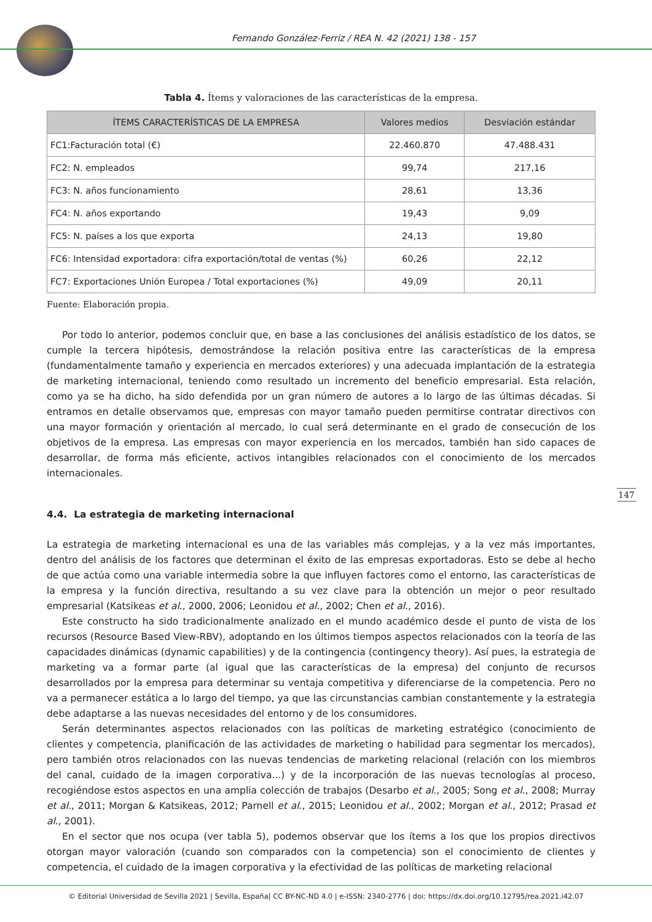Fernando González-Ferriz / REA N. 42 (2021) 138 - 157
Tabla 4. Ítems y valoraciones de las características de la empresa.
| ÍTEMS CARACTERÍSTICAS DE LA EMPRESA | Valores medios | Desviación estándar |
| --- | --- | --- |
| FC1:Facturación total (€) | 22.460.870 | 47.488.431 |
| FC2: N. empleados | 99,74 | 217,16 |
| FC3: N. años funcionamiento | 28,61 | 13,36 |
| FC4: N. años exportando | 19,43 | 9,09 |
| FC5: N. países a los que exporta | 24,13 | 19,80 |
| FC6: Intensidad exportadora: cifra exportación/total de ventas (%) | 60,26 | 22,12 |
| FC7: Exportaciones Unión Europea / Total exportaciones (%) | 49,09 | 20,11 |
Fuente: Elaboración propia.
Por todo lo anterior, podemos concluir que, en base a las conclusiones del análisis estadístico de los datos, se cumple la tercera hipótesis, demostrándose la relación positiva entre las características de la empresa (fundamentalmente tamaño y experiencia en mercados exteriores) y una adecuada implantación de la estrategia de marketing internacional, teniendo como resultado un incremento del beneficio empresarial. Esta relación, como ya se ha dicho, ha sido defendida por un gran número de autores a lo largo de las últimas décadas. Si entramos en detalle observamos que, empresas con mayor tamaño pueden permitirse contratar directivos con una mayor formación y orientación al mercado, lo cual será determinante en el grado de consecución de los objetivos de la empresa. Las empresas con mayor experiencia en los mercados, también han sido capaces de desarrollar, de forma más eficiente, activos intangibles relacionados con el conocimiento de los mercados internacionales.
4.4. La estrategia de marketing internacional
La estrategia de marketing internacional es una de las variables más complejas, y a la vez más importantes, dentro del análisis de los factores que determinan el éxito de las empresas exportadoras. Esto se debe al hecho de que actúa como una variable intermedia sobre la que influyen factores como el entorno, las características de la empresa y la función directiva, resultando a su vez clave para la obtención un mejor o peor resultado empresarial (Katsikeas et al., 2000, 2006; Leonidou et al., 2002; Chen et al., 2016).
Este constructo ha sido tradicionalmente analizado en el mundo académico desde el punto de vista de los recursos (Resource Based View-RBV), adoptando en los últimos tiempos aspectos relacionados con la teoría de las capacidades dinámicas (dynamic capabilities) y de la contingencia (contingency theory). Así pues, la estrategia de marketing va a formar parte (al igual que las características de la empresa) del conjunto de recursos desarrollados por la empresa para determinar su ventaja competitiva y diferenciarse de la competencia. Pero no va a permanecer estática a lo largo del tiempo, ya que las circunstancias cambian constantemente y la estrategia debe adaptarse a las nuevas necesidades del entorno y de los consumidores.
Serán determinantes aspectos relacionados con las políticas de marketing estratégico (conocimiento de clientes y competencia, planificación de las actividades de marketing o habilidad para segmentar los mercados), pero también otros relacionados con las nuevas tendencias de marketing relacional (relación con los miembros del canal, cuidado de la imagen corporativa...) y de la incorporación de las nuevas tecnologías al proceso, recogiéndose estos aspectos en una amplia colección de trabajos (Desarbo et al., 2005; Song et al., 2008; Murray et al., 2011; Morgan & Katsikeas, 2012; Parnell et al., 2015; Leonidou et al., 2002; Morgan et al., 2012; Prasad et al., 2001).
En el sector que nos ocupa (ver tabla 5), podemos observar que los ítems a los que los propios directivos otorgan mayor valoración (cuando son comparados con la competencia) son el conocimiento de clientes y competencia, el cuidado de la imagen corporativa y la efectividad de las políticas de marketing relacional
147
© Editorial Universidad de Sevilla 2021 | Sevilla, España| CC BY-NC-ND 4.0 | e-ISSN: 2340-2776 | doi: https://dx.doi.org/10.12795/rea.2021.i42.07